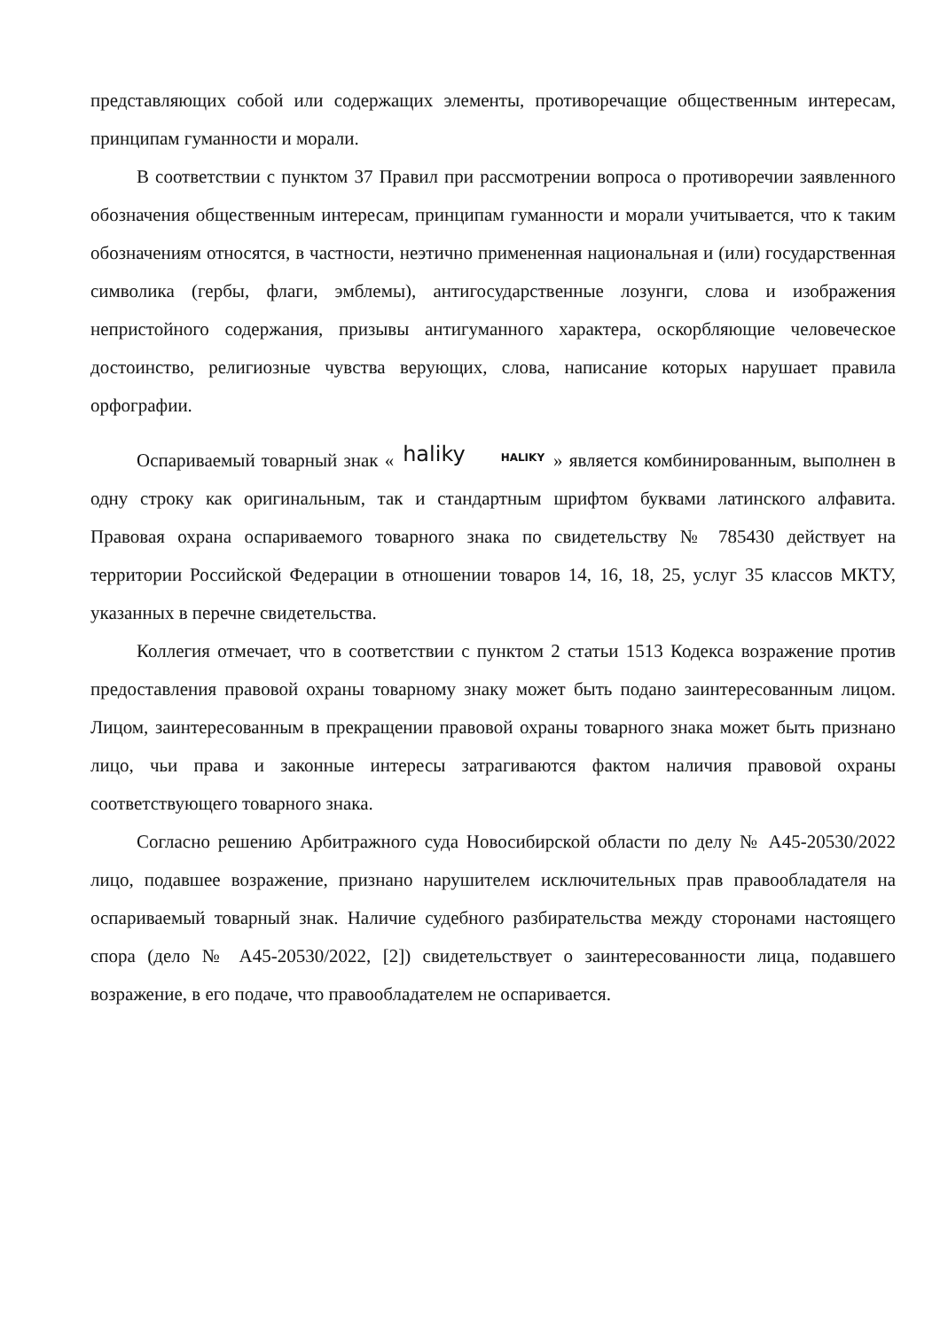представляющих собой или содержащих элементы, противоречащие общественным интересам, принципам гуманности и морали.
В соответствии с пунктом 37 Правил при рассмотрении вопроса о противоречии заявленного обозначения общественным интересам, принципам гуманности и морали учитывается, что к таким обозначениям относятся, в частности, неэтично примененная национальная и (или) государственная символика (гербы, флаги, эмблемы), антигосударственные лозунги, слова и изображения непристойного содержания, призывы антигуманного характера, оскорбляющие человеческое достоинство, религиозные чувства верующих, слова, написание которых нарушает правила орфографии.
Оспариваемый товарный знак « haliky HALIKY » является комбинированным, выполнен в одну строку как оригинальным, так и стандартным шрифтом буквами латинского алфавита. Правовая охрана оспариваемого товарного знака по свидетельству № 785430 действует на территории Российской Федерации в отношении товаров 14, 16, 18, 25, услуг 35 классов МКТУ, указанных в перечне свидетельства.
Коллегия отмечает, что в соответствии с пунктом 2 статьи 1513 Кодекса возражение против предоставления правовой охраны товарному знаку может быть подано заинтересованным лицом. Лицом, заинтересованным в прекращении правовой охраны товарного знака может быть признано лицо, чьи права и законные интересы затрагиваются фактом наличия правовой охраны соответствующего товарного знака.
Согласно решению Арбитражного суда Новосибирской области по делу № А45-20530/2022 лицо, подавшее возражение, признано нарушителем исключительных прав правообладателя на оспариваемый товарный знак. Наличие судебного разбирательства между сторонами настоящего спора (дело № А45-20530/2022, [2]) свидетельствует о заинтересованности лица, подавшего возражение, в его подаче, что правообладателем не оспаривается.